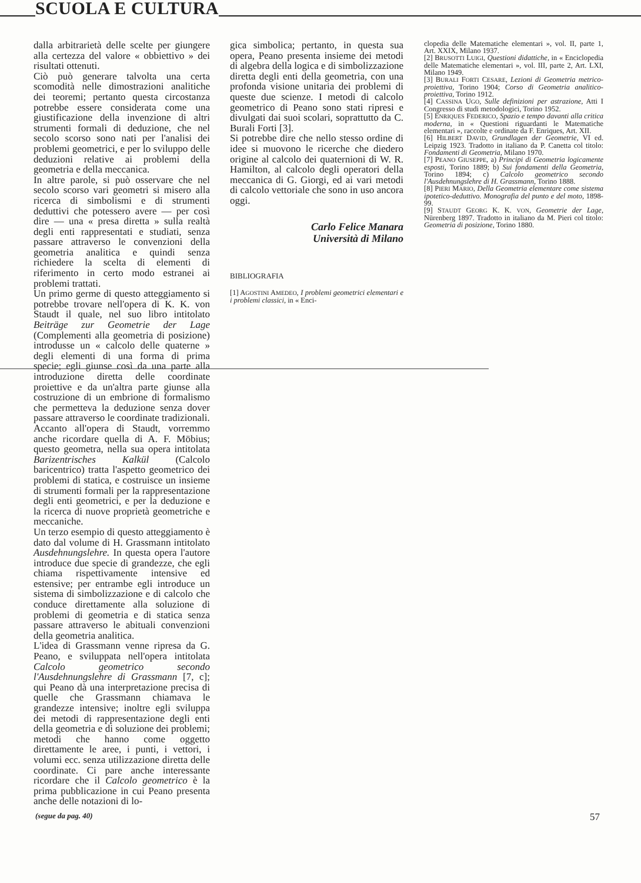SCUOLA E CULTURA
dalla arbitrarietà delle scelte per giungere alla certezza del valore « obbiettivo » dei risultati ottenuti.
Ciò può generare talvolta una certa scomodità nelle dimostrazioni analitiche dei teoremi; pertanto questa circostanza potrebbe essere considerata come una giustificazione della invenzione di altri strumenti formali di deduzione, che nel secolo scorso sono nati per l'analisi dei problemi geometrici, e per lo sviluppo delle deduzioni relative ai problemi della geometria e della meccanica.
In altre parole, si può osservare che nel secolo scorso vari geometri si misero alla ricerca di simbolismi e di strumenti deduttivi che potessero avere — per così dire — una « presa diretta » sulla realtà degli enti rappresentati e studiati, senza passare attraverso le convenzioni della geometria analitica e quindi senza richiedere la scelta di elementi di riferimento in certo modo estranei ai problemi trattati.
Un primo germe di questo atteggiamento si potrebbe trovare nell'opera di K. K. von Staudt il quale, nel suo libro intitolato Beiträge zur Geometrie der Lage (Complementi alla geometria di posizione) introdusse un « calcolo delle quaterne » degli elementi di una forma di prima specie; egli giunse così da una parte alla introduzione diretta delle coordinate proiettive e da un'altra parte giunse alla costruzione di un embrione di formalismo che permetteva la deduzione senza dover passare attraverso le coordinate tradizionali.
Accanto all'opera di Staudt, vorremmo anche ricordare quella di A. F. Möbius; questo geometra, nella sua opera intitolata Barizentrisches Kalkül (Calcolo baricentrico) tratta l'aspetto geometrico dei problemi di statica, e costruisce un insieme di strumenti formali per la rappresentazione degli enti geometrici, e per la deduzione e la ricerca di nuove proprietà geometriche e meccaniche.
Un terzo esempio di questo atteggiamento è dato dal volume di H. Grassmann intitolato Ausdehnungslehre. In questa opera l'autore introduce due specie di grandezze, che egli chiama rispettivamente intensive ed estensive; per entrambe egli introduce un sistema di simbolizzazione e di calcolo che conduce direttamente alla soluzione di problemi di geometria e di statica senza passare attraverso le abituali convenzioni della geometria analitica.
L'idea di Grassmann venne ripresa da G. Peano, e sviluppata nell'opera intitolata Calcolo geometrico secondo l'Ausdehnungslehre di Grassmann [7, c]; qui Peano dà una interpretazione precisa di quelle che Grassmann chiamava le grandezze intensive; inoltre egli sviluppa dei metodi di rappresentazione degli enti della geometria e di soluzione dei problemi; metodi che hanno come oggetto direttamente le aree, i punti, i vettori, i volumi ecc. senza utilizzazione diretta delle coordinate. Ci pare anche interessante ricordare che il Calcolo geometrico è la prima pubblicazione in cui Peano presenta anche delle notazioni di lo-
gica simbolica; pertanto, in questa sua opera, Peano presenta insieme dei metodi di algebra della logica e di simbolizzazione diretta degli enti della geometria, con una profonda visione unitaria dei problemi di queste due scienze. I metodi di calcolo geometrico di Peano sono stati ripresi e divulgati dai suoi scolari, soprattutto da C. Burali Forti [3].
Si potrebbe dire che nello stesso ordine di idee si muovono le ricerche che diedero origine al calcolo dei quaternioni di W. R. Hamilton, al calcolo degli operatori della meccanica di G. Giorgi, ed ai vari metodi di calcolo vettoriale che sono in uso ancora oggi.
Carlo Felice Manara
Università di Milano
BIBLIOGRAFIA
[1] AGOSTINI AMEDEO, I problemi geometrici elementari e i problemi classici, in « Enci-
clopedia delle Matematiche elementari », vol. II, parte 1, Art. XXIX, Milano 1937.
[2] BRUSOTTI LUIGI, Questioni didattiche, in « Enciclopedia delle Matematiche elementari », vol. III, parte 2, Art. LXI, Milano 1949.
[3] BURALI FORTI CESARE, Lezioni di Geometria metrico-proiettiva, Torino 1904; Corso di Geometria analitico-proiettiva, Torino 1912.
[4] CASSINA UGO, Sulle definizioni per astrazione, Atti I Congresso di studi metodologici, Torino 1952.
[5] ENRIQUES FEDERICO, Spazio e tempo davanti alla critica moderna, in « Questioni riguardanti le Matematiche elementari », raccolte e ordinate da F. Enriques, Art. XII.
[6] HILBERT DAVID, Grundlagen der Geometrie, VI ed. Leipzig 1923. Tradotto in italiano da P. Canetta col titolo: Fondamenti di Geometria, Milano 1970.
[7] PEANO GIUSEPPE, a) Principi di Geometria logicamente esposti, Torino 1889; b) Sui fondamenti della Geometria, Torino 1894; c) Calcolo geometrico secondo l'Ausdehnungslehre di H. Grassmann, Torino 1888.
[8] PIERI MARIO, Della Geometria elementare come sistema ipotetico-deduttivo. Monografia del punto e del moto, 1898-99.
[9] STAUDT GEORG K. K. VON, Geometrie der Lage, Nürenberg 1897. Tradotto in italiano da M. Pieri col titolo: Geometria di posizione, Torino 1880.
(segue da pag. 40) 57